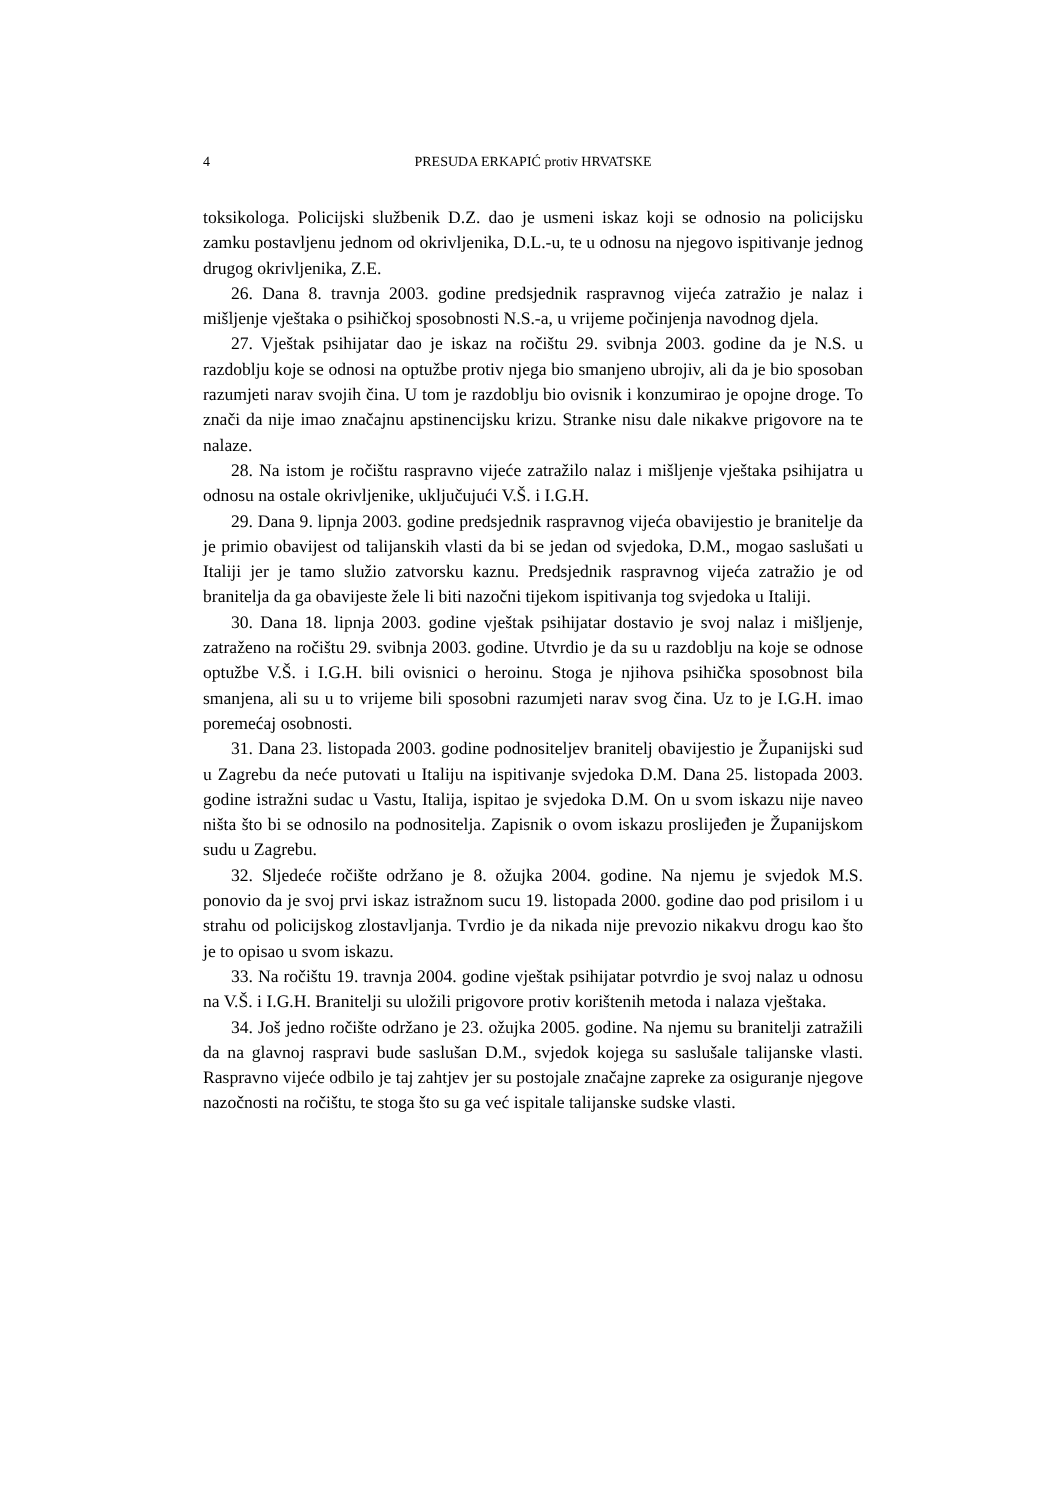4 PRESUDA ERKAPIĆ protiv HRVATSKE
toksikologa. Policijski službenik D.Z. dao je usmeni iskaz koji se odnosio na policijsku zamku postavljenu jednom od okrivljenika, D.L.-u, te u odnosu na njegovo ispitivanje jednog drugog okrivljenika, Z.E.
26. Dana 8. travnja 2003. godine predsjednik raspravnog vijeća zatražio je nalaz i mišljenje vještaka o psihičkoj sposobnosti N.S.-a, u vrijeme počinjenja navodnog djela.
27. Vještak psihijatar dao je iskaz na ročištu 29. svibnja 2003. godine da je N.S. u razdoblju koje se odnosi na optužbe protiv njega bio smanjeno ubrojiv, ali da je bio sposoban razumjeti narav svojih čina. U tom je razdoblju bio ovisnik i konzumirao je opojne droge. To znači da nije imao značajnu apstinencijsku krizu. Stranke nisu dale nikakve prigovore na te nalaze.
28. Na istom je ročištu raspravno vijeće zatražilo nalaz i mišljenje vještaka psihijatra u odnosu na ostale okrivljenike, uključujući V.Š. i I.G.H.
29. Dana 9. lipnja 2003. godine predsjednik raspravnog vijeća obavijestio je branitelje da je primio obavijest od talijanskih vlasti da bi se jedan od svjedoka, D.M., mogao saslušati u Italiji jer je tamo služio zatvorsku kaznu. Predsjednik raspravnog vijeća zatražio je od branitelja da ga obavijeste žele li biti nazočni tijekom ispitivanja tog svjedoka u Italiji.
30. Dana 18. lipnja 2003. godine vještak psihijatar dostavio je svoj nalaz i mišljenje, zatraženo na ročištu 29. svibnja 2003. godine. Utvrdio je da su u razdoblju na koje se odnose optužbe V.Š. i I.G.H. bili ovisnici o heroinu. Stoga je njihova psihička sposobnost bila smanjena, ali su u to vrijeme bili sposobni razumjeti narav svog čina. Uz to je I.G.H. imao poremećaj osobnosti.
31. Dana 23. listopada 2003. godine podnositeljev branitelj obavijestio je Županijski sud u Zagrebu da neće putovati u Italiju na ispitivanje svjedoka D.M. Dana 25. listopada 2003. godine istražni sudac u Vastu, Italija, ispitao je svjedoka D.M. On u svom iskazu nije naveo ništa što bi se odnosilo na podnositelja. Zapisnik o ovom iskazu proslijeđen je Županijskom sudu u Zagrebu.
32. Sljedeće ročište održano je 8. ožujka 2004. godine. Na njemu je svjedok M.S. ponovio da je svoj prvi iskaz istražnom sucu 19. listopada 2000. godine dao pod prisilom i u strahu od policijskog zlostavljanja. Tvrdio je da nikada nije prevozio nikakvu drogu kao što je to opisao u svom iskazu.
33. Na ročištu 19. travnja 2004. godine vještak psihijatar potvrdio je svoj nalaz u odnosu na V.Š. i I.G.H. Branitelji su uložili prigovore protiv korištenih metoda i nalaza vještaka.
34. Još jedno ročište održano je 23. ožujka 2005. godine. Na njemu su branitelji zatražili da na glavnoj raspravi bude saslušan D.M., svjedok kojega su saslušale talijanske vlasti. Raspravno vijeće odbilo je taj zahtjev jer su postojale značajne zapreke za osiguranje njegove nazočnosti na ročištu, te stoga što su ga već ispitale talijanske sudske vlasti.